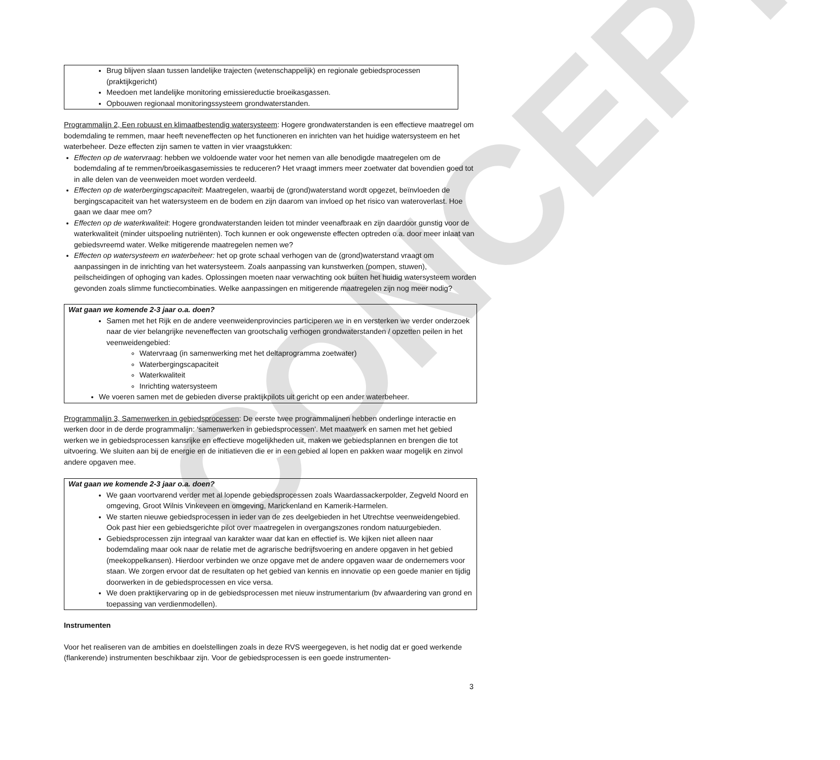CONCEPT
Brug blijven slaan tussen landelijke trajecten (wetenschappelijk) en regionale gebiedsprocessen (praktijkgericht)
Meedoen met landelijke monitoring emissiereductie broeikasgassen.
Opbouwen regionaal monitoringssysteem grondwaterstanden.
Programmalijn 2, Een robuust en klimaatbestendig watersysteem: Hogere grondwaterstanden is een effectieve maatregel om bodemdaling te remmen, maar heeft neveneffecten op het functioneren en inrichten van het huidige watersysteem en het waterbeheer. Deze effecten zijn samen te vatten in vier vraagstukken:
Effecten op de watervraag: hebben we voldoende water voor het nemen van alle benodigde maatregelen om de bodemdaling af te remmen/broeikasgasemissies te reduceren? Het vraagt immers meer zoetwater dat bovendien goed tot in alle delen van de veenweiden moet worden verdeeld.
Effecten op de waterbergingscapaciteit: Maatregelen, waarbij de (grond)waterstand wordt opgezet, beïnvloeden de bergingscapaciteit van het watersysteem en de bodem en zijn daarom van invloed op het risico van wateroverlast. Hoe gaan we daar mee om?
Effecten op de waterkwaliteit: Hogere grondwaterstanden leiden tot minder veenafbraak en zijn daardoor gunstig voor de waterkwaliteit (minder uitspoeling nutriënten). Toch kunnen er ook ongewenste effecten optreden o.a. door meer inlaat van gebiedsvreemd water. Welke mitigerende maatregelen nemen we?
Effecten op watersysteem en waterbeheer: het op grote schaal verhogen van de (grond)waterstand vraagt om aanpassingen in de inrichting van het watersysteem. Zoals aanpassing van kunstwerken (pompen, stuwen), peilscheidingen of ophoging van kades. Oplossingen moeten naar verwachting ook buiten het huidig watersysteem worden gevonden zoals slimme functiecombinaties. Welke aanpassingen en mitigerende maatregelen zijn nog meer nodig?
Wat gaan we komende 2-3 jaar o.a. doen?
Samen met het Rijk en de andere veenweidenprovincies participeren we in en versterken we verder onderzoek naar de vier belangrijke neveneffecten van grootschalig verhogen grondwaterstanden / opzetten peilen in het veenweidengebied:
Watervraag (in samenwerking met het deltaprogramma zoetwater)
Waterbergingscapaciteit
Waterkwaliteit
Inrichting watersysteem
We voeren samen met de gebieden diverse praktijkpilots uit gericht op een ander waterbeheer.
Programmalijn 3, Samenwerken in gebiedsprocessen: De eerste twee programmalijnen hebben onderlinge interactie en werken door in de derde programmalijn: ‘samenwerken in gebiedsprocessen’. Met maatwerk en samen met het gebied werken we in gebiedsprocessen kansrijke en effectieve mogelijkheden uit, maken we gebiedsplannen en brengen die tot uitvoering. We sluiten aan bij de energie en de initiatieven die er in een gebied al lopen en pakken waar mogelijk en zinvol andere opgaven mee.
Wat gaan we komende 2-3 jaar o.a. doen?
We gaan voortvarend verder met al lopende gebiedsprocessen zoals Waardassackerpolder, Zegveld Noord en omgeving, Groot Wilnis Vinkeveen en omgeving, Marickenland en Kamerik-Harmelen.
We starten nieuwe gebiedsprocessen in ieder van de zes deelgebieden in het Utrechtse veenweidengebied. Ook past hier een gebiedsgerichte pilot over maatregelen in overgangszones rondom natuurgebieden.
Gebiedsprocessen zijn integraal van karakter waar dat kan en effectief is. We kijken niet alleen naar bodemdaling maar ook naar de relatie met de agrarische bedrijfsvoering en andere opgaven in het gebied (meekoppelkansen). Hierdoor verbinden we onze opgave met de andere opgaven waar de ondernemers voor staan. We zorgen ervoor dat de resultaten op het gebied van kennis en innovatie op een goede manier en tijdig doorwerken in de gebiedsprocessen en vice versa.
We doen praktijkervaring op in de gebiedsprocessen met nieuw instrumentarium (bv afwaardering van grond en toepassing van verdienmodellen).
Instrumenten
Voor het realiseren van de ambities en doelstellingen zoals in deze RVS weergegeven, is het nodig dat er goed werkende (flankerende) instrumenten beschikbaar zijn. Voor de gebiedsprocessen is een goede instrumenten-
3